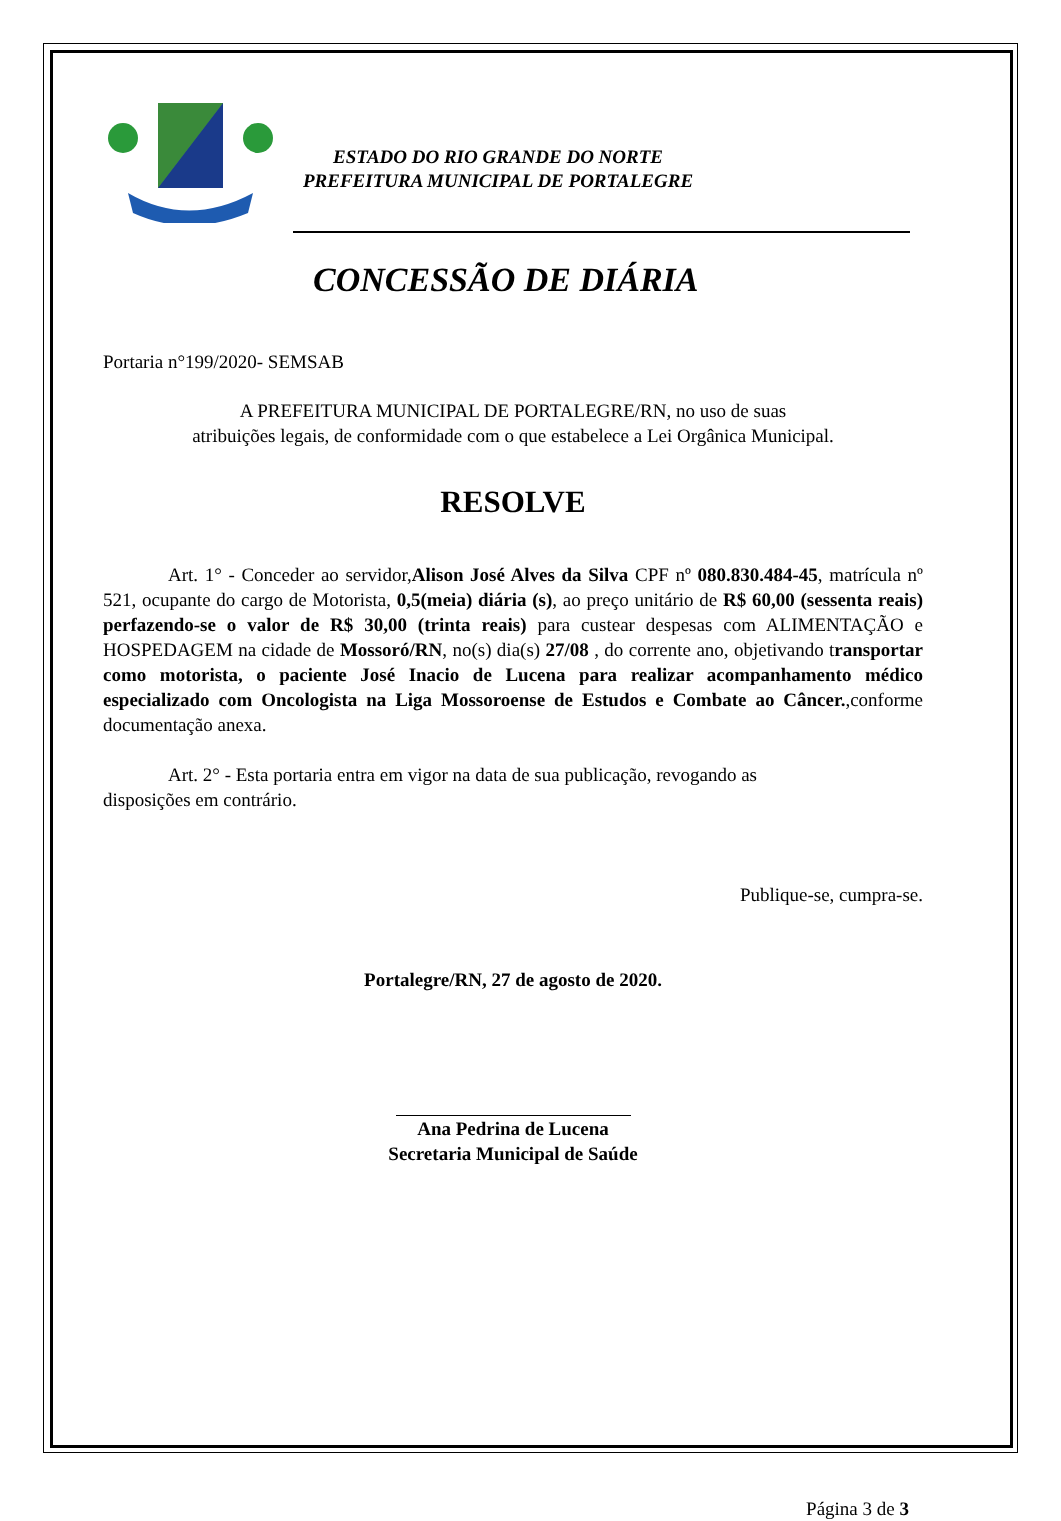ESTADO DO RIO GRANDE DO NORTE
PREFEITURA MUNICIPAL DE PORTALEGRE
CONCESSÃO DE DIÁRIA
Portaria n°199/2020- SEMSAB
A PREFEITURA MUNICIPAL DE PORTALEGRE/RN, no uso de suas
atribuições legais, de conformidade com o que estabelece a Lei Orgânica Municipal.
RESOLVE
Art. 1° - Conceder ao servidor,Alison José Alves da Silva CPF nº 080.830.484-45, matrícula nº 521, ocupante do cargo de Motorista, 0,5(meia) diária (s), ao preço unitário de R$ 60,00 (sessenta reais) perfazendo-se o valor de R$ 30,00 (trinta reais) para custear despesas com ALIMENTAÇÃO e HOSPEDAGEM na cidade de Mossoró/RN, no(s) dia(s) 27/08 , do corrente ano, objetivando transportar como motorista, o paciente José Inacio de Lucena para realizar acompanhamento médico especializado com Oncologista na Liga Mossoroense de Estudos e Combate ao Câncer.,conforme documentação anexa.
Art. 2° - Esta portaria entra em vigor na data de sua publicação, revogando as
disposições em contrário.
Publique-se, cumpra-se.
Portalegre/RN, 27 de agosto de 2020.
Ana Pedrina de Lucena
Secretaria Municipal de Saúde
Página 3 de 3